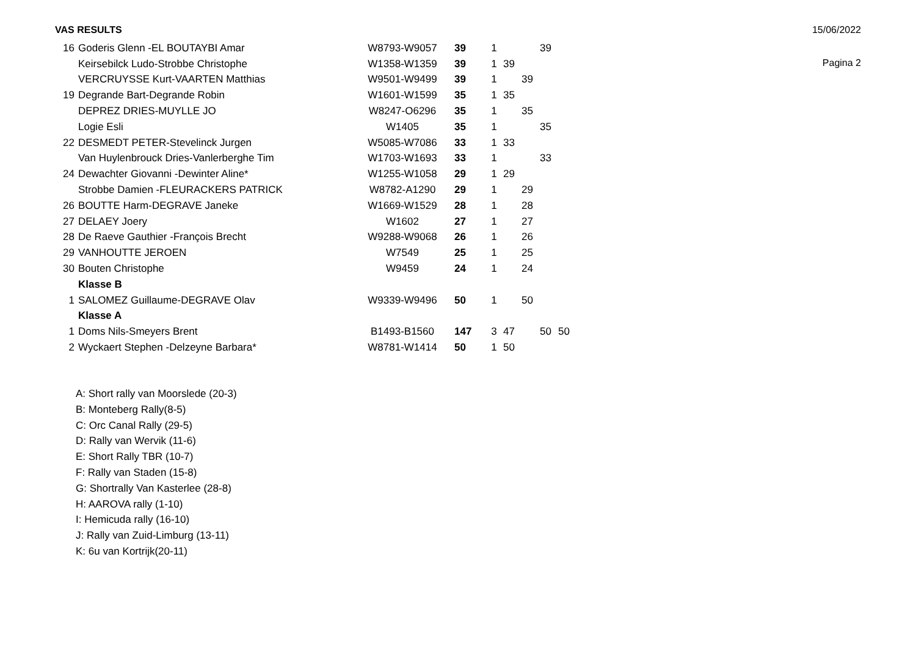VAS RESULTS 15/06/2022
Pagina 2
| 16 | Goderis Glenn -EL BOUTAYBI Amar | W8793-W9057 | 39 | 1 | | | 39 | |
| | Keirsebilck Ludo-Strobbe Christophe | W1358-W1359 | 39 | 1 | 39 | | | |
| | VERCRUYSSE Kurt-VAARTEN Matthias | W9501-W9499 | 39 | 1 | | 39 | | |
| 19 | Degrande Bart-Degrande Robin | W1601-W1599 | 35 | 1 | 35 | | | |
| | DEPREZ DRIES-MUYLLE JO | W8247-O6296 | 35 | 1 | | 35 | | |
| | Logie Esli | W1405 | 35 | 1 | | | 35 | |
| 22 | DESMEDT PETER-Stevelinck Jurgen | W5085-W7086 | 33 | 1 | 33 | | | |
| | Van Huylenbrouck Dries-Vanlerberghe Tim | W1703-W1693 | 33 | 1 | | | 33 | |
| 24 | Dewachter Giovanni -Dewinter Aline* | W1255-W1058 | 29 | 1 | 29 | | | |
| | Strobbe Damien -FLEURACKERS PATRICK | W8782-A1290 | 29 | 1 | | 29 | | |
| 26 | BOUTTE Harm-DEGRAVE Janeke | W1669-W1529 | 28 | 1 | | 28 | | |
| 27 | DELAEY Joery | W1602 | 27 | 1 | | 27 | | |
| 28 | De Raeve Gauthier -François Brecht | W9288-W9068 | 26 | 1 | | 26 | | |
| 29 | VANHOUTTE JEROEN | W7549 | 25 | 1 | | 25 | | |
| 30 | Bouten Christophe | W9459 | 24 | 1 | | 24 | | |
| | Klasse B | | | | | | | |
| 1 | SALOMEZ Guillaume-DEGRAVE Olav | W9339-W9496 | 50 | 1 | | 50 | | |
| | Klasse A | | | | | | | |
| 1 | Doms Nils-Smeyers Brent | B1493-B1560 | 147 | 3 | 47 | | 50 | 50 |
| 2 | Wyckaert Stephen -Delzeyne Barbara* | W8781-W1414 | 50 | 1 | 50 | | | |
A: Short rally van Moorslede (20-3)
B: Monteberg Rally(8-5)
C: Orc Canal Rally (29-5)
D: Rally van Wervik (11-6)
E: Short Rally TBR (10-7)
F: Rally van Staden (15-8)
G: Shortrally Van Kasterlee (28-8)
H: AAROVA rally (1-10)
I: Hemicuda rally (16-10)
J: Rally van Zuid-Limburg (13-11)
K: 6u van Kortrijk(20-11)